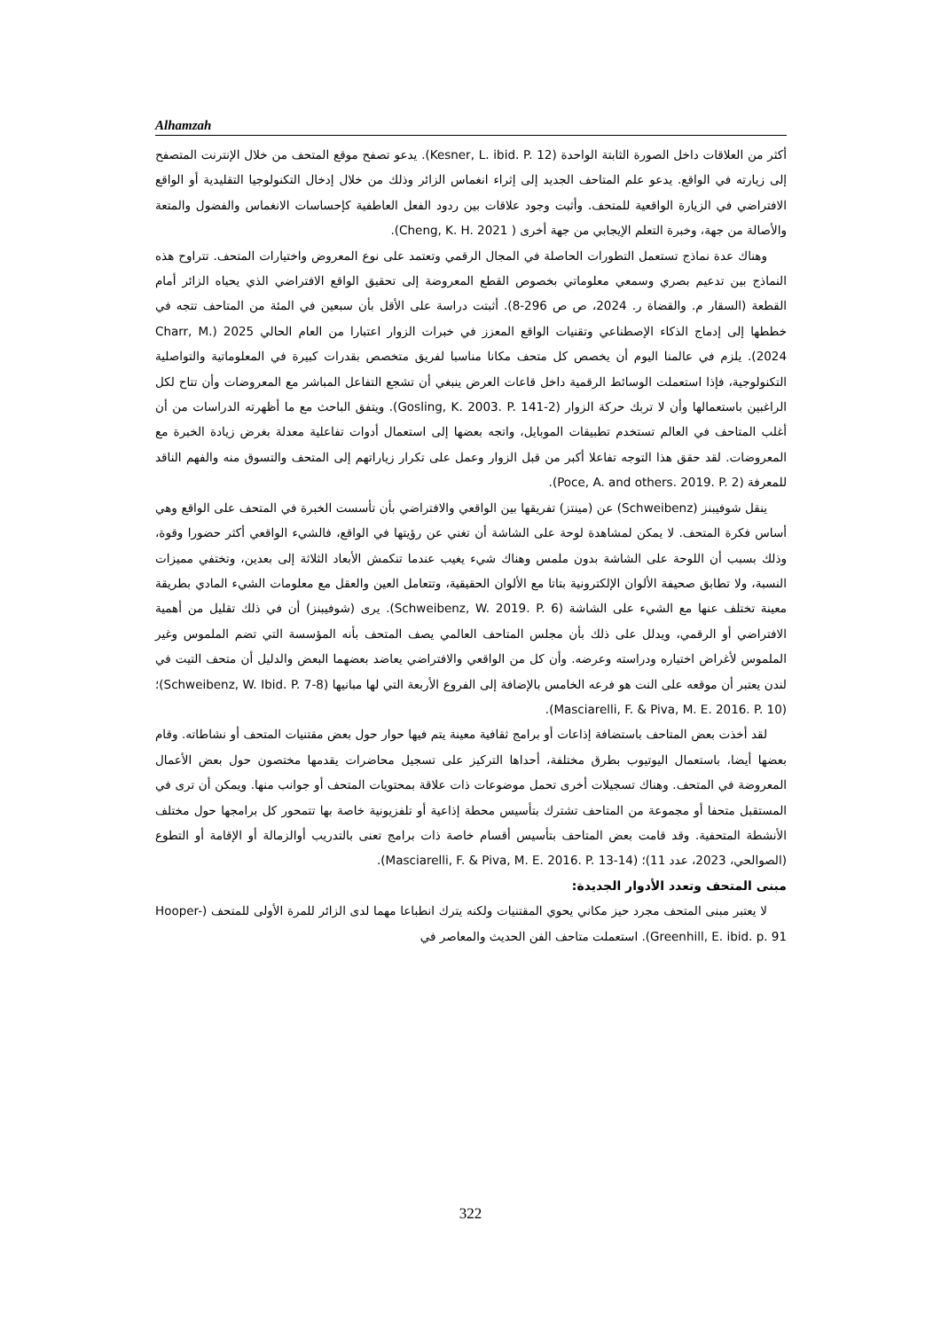Alhamzah
أكثر من العلاقات داخل الصورة الثابتة الواحدة (Kesner, L. ibid. P. 12). يدعو تصفح موقع المتحف من خلال الإنترنت المتصفح إلى زيارته في الواقع. يدعو علم المتاحف الجديد إلى إثراء انغماس الزائر وذلك من خلال إدخال التكنولوجيا التقليدية أو الواقع الافتراضي في الزيارة الواقعية للمتحف. وأثبت وجود علاقات بين ردود الفعل العاطفية كإحساسات الانغماس والفضول والمتعة والأصالة من جهة، وخبرة التعلم الإيجابي من جهة أخرى ( Cheng, K. H. 2021).
وهناك عدة نماذج تستعمل التطورات الحاصلة في المجال الرقمي وتعتمد على نوع المعروض واختيارات المتحف. تتراوح هذه النماذج بين تدعيم بصري وسمعي معلوماتي بخصوص القطع المعروضة إلى تحقيق الواقع الافتراضي الذي يحياه الزائر أمام القطعة (السقار م. والقضاة ر. 2024، ص ص 296-8). أثبتت دراسة على الأقل بأن سبعين في المئة من المتاحف تتجه في خططها إلى إدماج الذكاء الإصطناعي وتقنيات الواقع المعزز في خبرات الزوار اعتبارا من العام الحالي 2025 (Charr, M. 2024). يلزم في عالمنا اليوم أن يخصص كل متحف مكانا مناسبا لفريق متخصص بقدرات كبيرة في المعلوماتية والتواصلية التكنولوجية، فإذا استعملت الوسائط الرقمية داخل قاعات العرض ينبغي أن تشجع التفاعل المباشر مع المعروضات وأن تتاح لكل الراغبين باستعمالها وأن لا تربك حركة الزوار (Gosling, K. 2003. P. 141-2). ويتفق الباحث مع ما أظهرته الدراسات من أن أغلب المتاحف في العالم تستخدم تطبيقات الموبايل، واتجه بعضها إلى استعمال أدوات تفاعلية معدلة بغرض زيادة الخبرة مع المعروضات. لقد حقق هذا التوجه تفاعلا أكبر من قبل الزوار وعمل على تكرار زياراتهم إلى المتحف والتسوق منه والفهم الناقد للمعرفة (Poce, A. and others. 2019. P. 2).
ينقل شوفيبنز (Schweibenz) عن (مينتز) تفريقها بين الواقعي والافتراضي بأن تأسست الخبرة في المتحف على الواقع وهي أساس فكرة المتحف. لا يمكن لمشاهدة لوحة على الشاشة أن تغني عن رؤيتها في الواقع، فالشيء الواقعي أكثر حضورا وقوة، وذلك بسبب أن اللوحة على الشاشة بدون ملمس وهناك شيء يغيب عندما تنكمش الأبعاد الثلاثة إلى بعدين، وتختفي مميزات النسبة، ولا تطابق صحيفة الألوان الإلكترونية بتاتا مع الألوان الحقيقية، وتتعامل العين والعقل مع معلومات الشيء المادي بطريقة معينة تختلف عنها مع الشيء على الشاشة (Schweibenz, W. 2019. P. 6). يرى (شوفيبنز) أن في ذلك تقليل من أهمية الافتراضي أو الرقمي، ويدلل على ذلك بأن مجلس المتاحف العالمي يصف المتحف بأنه المؤسسة التي تضم الملموس وغير الملموس لأغراض اختياره ودراسته وعرضه. وأن كل من الواقعي والافتراضي يعاضد بعضهما البعض والدليل أن متحف التيت في لندن يعتبر أن موقعه على النت هو فرعه الخامس بالإضافة إلى الفروع الأربعة التي لها مبانيها (Schweibenz, W. Ibid. P. 7-8)؛ (Masciarelli, F. & Piva, M. E. 2016. P. 10).
لقد أخذت بعض المتاحف باستضافة إذاعات أو برامج ثقافية معينة يتم فيها حوار حول بعض مقتنيات المتحف أو نشاطاته. وقام بعضها أيضا، باستعمال اليوتيوب بطرق مختلفة، أحداها التركيز على تسجيل محاضرات يقدمها مختصون حول بعض الأعمال المعروضة في المتحف. وهناك تسجيلات أخرى تحمل موضوعات ذات علاقة بمحتويات المتحف أو جوانب منها. ويمكن أن ترى في المستقبل متحفا أو مجموعة من المتاحف تشترك بتأسيس محطة إذاعية أو تلفزيونية خاصة بها تتمحور كل برامجها حول مختلف الأنشطة المتحفية. وقد قامت بعض المتاحف بتأسيس أقسام خاصة ذات برامج تعنى بالتدريب أوالزمالة أو الإقامة أو التطوع (الصوالحي، 2023، عدد 11)؛ (Masciarelli, F. & Piva, M. E. 2016. P. 13-14).
مبنى المتحف وتعدد الأدوار الجديدة:
لا يعتبر مبنى المتحف مجرد حيز مكاني يحوي المقتنيات ولكنه يترك انطباعا مهما لدى الزائر للمرة الأولى للمتحف (Hooper-Greenhill, E. ibid. p. 91). استعملت متاحف الفن الحديث والمعاصر في
322